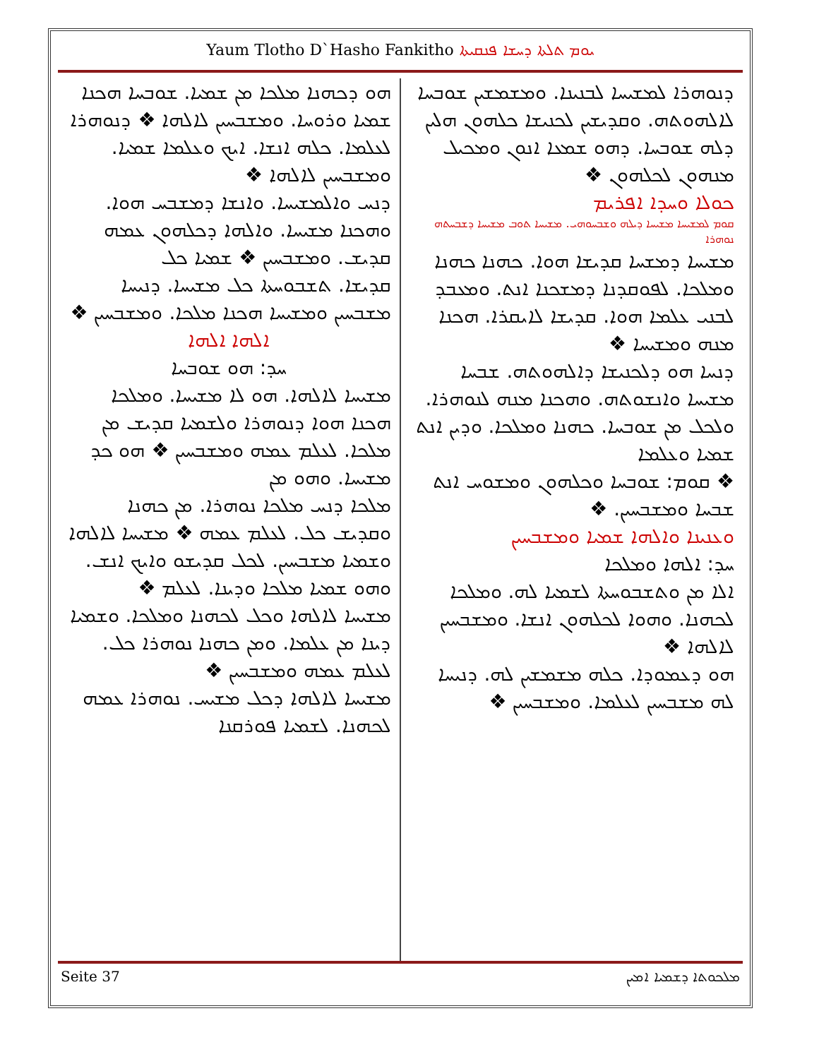Yaum Tlotho D`Hasho Fankitho ܝܘܡ ܬܠܬܐ ܕܚܫܐ ܦܢܩܝܬܐ
ܕܢܘܗܪܐ ܠܡܫܝܚܐ ܠܒܢܝܢܐ. ܘܡܫܡܫܝܢ ܫܘܒܚܐ ܠܐܠܗܘܬܗ. ܘܩܕܝܫܝܢ ܠܟܢܝܫܐ ܟܠܗܘܢ ܗܠܝܢ ܕܠܗ ܫܘܒܚܐ. ܕܗܘ ܫܡܥܐ ܐܢܘܢ ܘܡܟܝܠ ܡܢܗܘܢ ܠܟܠܗܘܢ ❖
ܟܘܠܐ ܘܚܕܐ ܐܦܪܝܡ
ܩܘܡ ܠܡܫܝܚܐ ܡܫܝܚܐ ܕܝܠܗ ܘܫܒܚܘܗܝ. ܡܫܝܚܐ ܬܘܒ ܡܫܝܚܐ ܕܫܒܚܬܗ ܢܘܗܪܐ
ܡܫܝܚܐ ܕܡܫܚܐ ܩܕܝܫܐ ܗܘܐ. ܟܗܢܐ ܟܗܢܐ ܘܡܠܟܐ. ܠܦܘܩܕܢܐ ܕܡܫܟܢܐ ܐܢܬ. ܘܡܥܒܕ ܠܒܢܝ ܥܠܡܐ ܗܘܐ. ܩܕܝܫܐ ܠܐܝܩܪܐ. ܗܟܢܐ ܡܢܗ ܘܡܫܝܚܐ ❖
ܕܢܚܐ ܗܘ ܕܠܟܢܝܫܐ ܕܐܠܗܘܬܗ. ܫܒܚܐ ܡܫܝܚܐ ܘܐܢܫܘܬܗ. ܘܗܟܢܐ ܡܢܗ ܠܢܘܗܪܐ. ܘܠܟܠ ܡܢ ܫܘܒܚܐ. ܟܗܢܐ ܘܡܠܟܐ. ܘܕܝܢ ܐܢܬ ܫܡܝܐ ܘܥܠܡܐ
❖ ܩܘܡ: ܫܘܒܚܐ ܘܟܠܗܘܢ ܘܡܫܘܚ ܐܢܬ ܫܒܚܐ ܘܡܫܒܚܝܢ. ❖
ܘܥܢܝܢܐ ܘܐܠܗܐ ܫܡܝܐ ܘܡܫܒܚܝܢ
ܚܕ: ܐܠܗܐ ܘܡܠܟܐ
ܐܠܐ ܡܢ ܘܬܫܒܘܚܬܐ ܠܫܡܝܐ ܠܗ. ܘܡܠܟܐ ܠܟܗܢܐ. ܘܗܘܐ ܠܟܠܗܘܢ ܐܢܫܐ. ܘܡܫܒܚܝܢ ܠܐܠܗܐ ❖
ܗܘ ܕܥܡܘܕܐ. ܟܠܗ ܡܫܡܫܝܢ ܠܗ. ܕܢܝܚܐ ܠܗ ܡܫܒܚܝܢ ܠܥܠܡܐ. ܘܡܫܒܚܝܢ ❖
ܗܘ ܕܟܗܢܐ ܡܠܟܐ ܡܢ ܫܡܝܐ. ܫܘܒܚܐ ܗܟܢܐ ܫܡܝܐ ܘܪܘܚܐ. ܘܡܫܒܚܝܢ ܠܐܠܗܐ ❖ ܕܢܘܗܪܐ ܠܥܠܡܐ. ܟܠܗ ܐܢܫܐ. ܐܝܟ ܘܥܠܡܐ ܫܡܝܐ. ܘܡܫܒܚܝܢ ܠܐܠܗܐ ❖
ܕܢܚ ܘܐܠܡܫܝܚܐ. ܘܐܢܫܐ ܕܡܫܒܚ ܗܘܐ. ܘܗܟܢܐ ܡܫܝܚܐ. ܘܐܠܗܐ ܕܟܠܗܘܢ ܥܡܗ ܩܕܝܫ. ܘܡܫܒܚܝܢ ❖ ܫܡܝܐ ܟܠ
ܩܕܝܫܐ. ܬܫܒܘܚܬܐ ܟܠ ܡܫܝܚܐ. ܕܢܝܚܐ ܡܫܒܚܝܢ ܘܡܫܝܚܐ ܗܟܢܐ ܡܠܟܐ. ܘܡܫܒܚܝܢ ❖
ܐܠܗܐ ܐܠܗܐ
ܚܕ: ܗܘ ܫܘܒܚܐ
ܡܫܝܚܐ ܠܐܠܗܐ. ܗܘ ܠܐ ܡܫܝܚܐ. ܘܡܠܟܐ ܗܟܢܐ ܗܘܐ ܕܢܘܗܪܐ ܘܠܫܡܝܐ ܩܕܝܫ ܡܢ ܡܠܟܐ. ܠܥܠܡ ܥܡܗ ܘܡܫܒܚܝܢ ❖ ܗܘ ܟܕ ܡܫܝܚܐ. ܘܗܘ ܡܢ
ܡܠܟܐ ܕܢܚ ܡܠܟܐ ܢܘܗܪܐ. ܡܢ ܟܗܢܐ ܘܩܕܝܫ ܟܠ. ܠܥܠܡ ܥܡܗ ❖ ܡܫܝܚܐ ܠܐܠܗܐ ܘܫܡܝܐ ܡܫܒܚܝܢ. ܠܟܠ ܩܕܝܫܘ ܘܐܝܟ ܐܢܫ. ܘܗܘ ܫܡܝܐ ܡܠܟܐ ܘܕܝܢܐ. ܠܥܠܡ ❖
ܡܫܝܚܐ ܠܐܠܗܐ ܘܟܠ ܠܟܗܢܐ ܘܡܠܟܐ. ܘܫܡܝܐ ܕܝܢܐ ܡܢ ܥܠܡܐ. ܘܡܢ ܟܗܢܐ ܢܘܗܪܐ ܟܠ. ܠܥܠܡ ܥܡܗ ܘܡܫܒܚܝܢ ❖
ܡܫܝܚܐ ܠܐܠܗܐ ܕܟܠ ܡܫܝܚ. ܢܘܗܪܐ ܥܡܗ ܠܟܗܢܐ. ܠܫܡܝܐ ܦܘܪܩܢܐ
Seite 37 ܡܠܟܘܬܐ ܕܫܡܝܐ ܐܡܝܢ